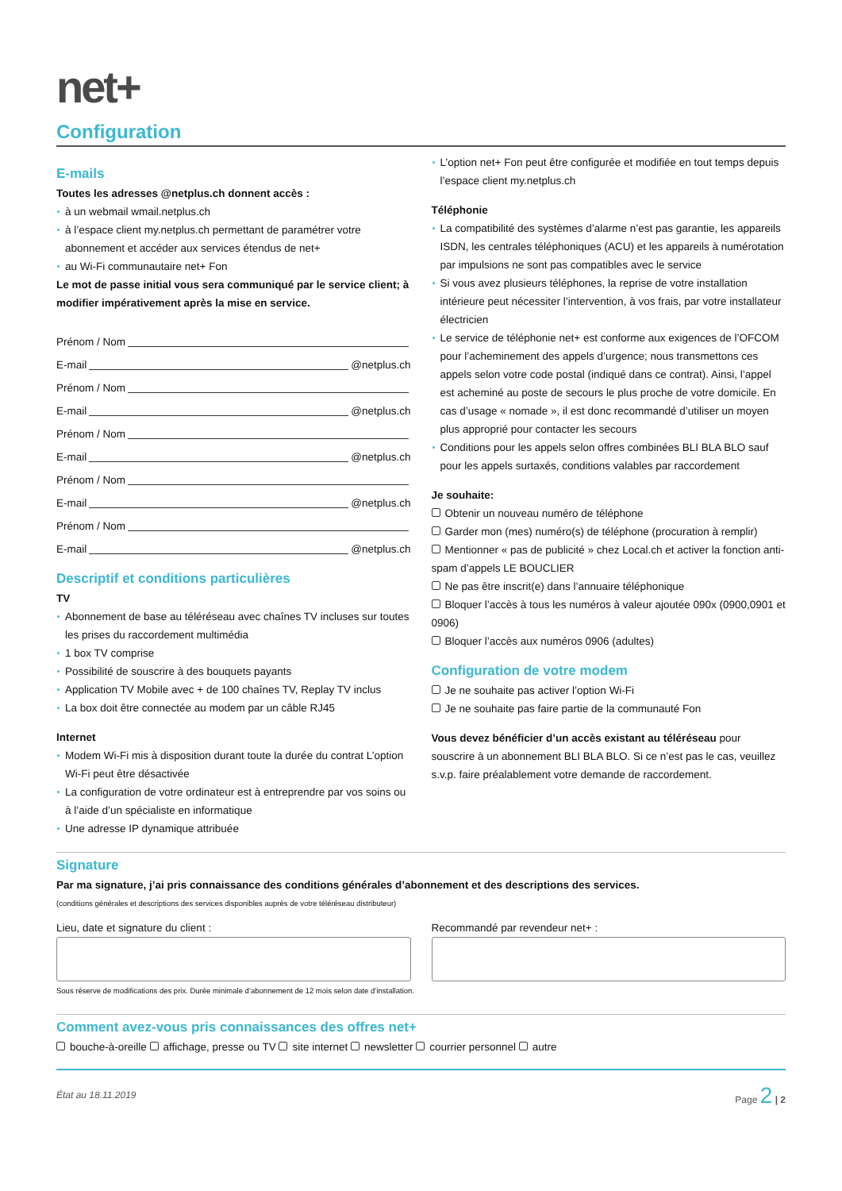net+
Configuration
E-mails
Toutes les adresses @netplus.ch donnent accès :
à un webmail wmail.netplus.ch
à l’espace client my.netplus.ch permettant de paramétrer votre abonnement et accéder aux services étendus de net+
au Wi-Fi communautaire net+ Fon
Le mot de passe initial vous sera communiqué par le service client; à modifier impérativement après la mise en service.
Prénom / Nom
E-mail @netplus.ch
Prénom / Nom
E-mail @netplus.ch
Prénom / Nom
E-mail @netplus.ch
Prénom / Nom
E-mail @netplus.ch
Prénom / Nom
E-mail @netplus.ch
Descriptif et conditions particulières
TV
Abonnement de base au téléréseau avec chaînes TV incluses sur toutes les prises du raccordement multimédia
1 box TV comprise
Possibilité de souscrire à des bouquets payants
Application TV Mobile avec + de 100 chaînes TV, Replay TV inclus
La box doit être connectée au modem par un câble RJ45
Internet
Modem Wi-Fi mis à disposition durant toute la durée du contrat L’option Wi-Fi peut être désactivée
La configuration de votre ordinateur est à entreprendre par vos soins ou à l’aide d’un spécialiste en informatique
Une adresse IP dynamique attribuée
L’option net+ Fon peut être configurée et modifiée en tout temps depuis l’espace client my.netplus.ch
Téléphonie
La compatibilité des systèmes d’alarme n’est pas garantie, les appareils ISDN, les centrales téléphoniques (ACU) et les appareils à numérotation par impulsions ne sont pas compatibles avec le service
Si vous avez plusieurs téléphones, la reprise de votre installation intérieure peut nécessiter l’intervention, à vos frais, par votre installateur électricien
Le service de téléphonie net+ est conforme aux exigences de l’OFCOM pour l’acheminement des appels d’urgence; nous transmettons ces appels selon votre code postal (indiqué dans ce contrat). Ainsi, l’appel est acheminé au poste de secours le plus proche de votre domicile. En cas d’usage « nomade », il est donc recommandé d’utiliser un moyen plus approprié pour contacter les secours
Conditions pour les appels selon offres combinées BLI BLA BLO sauf pour les appels surtaxés, conditions valables par raccordement
Je souhaite:
Obtenir un nouveau numéro de téléphone
Garder mon (mes) numéro(s) de téléphone (procuration à remplir)
Mentionner « pas de publicité » chez Local.ch et activer la fonction anti-spam d’appels LE BOUCLIER
Ne pas être inscrit(e) dans l’annuaire téléphonique
Bloquer l’accès à tous les numéros à valeur ajoutée 090x (0900,0901 et 0906)
Bloquer l’accès aux numéros 0906 (adultes)
Configuration de votre modem
Je ne souhaite pas activer l’option Wi-Fi
Je ne souhaite pas faire partie de la communauté Fon
Vous devez bénéficier d’un accès existant au téléréseau pour souscrire à un abonnement BLI BLA BLO. Si ce n’est pas le cas, veuillez s.v.p. faire préalablement votre demande de raccordement.
Signature
Par ma signature, j’ai pris connaissance des conditions générales d’abonnement et des descriptions des services.
(conditions générales et descriptions des services disponibles auprès de votre téléréseau distributeur)
Lieu, date et signature du client :
Recommandé par revendeur net+ :
Sous réserve de modifications des prix. Durée minimale d’abonnement de 12 mois selon date d’installation.
Comment avez-vous pris connaissances des offres net+
bouche-à-oreille affichage, presse ou TV site internet newsletter courrier personnel autre
État au 18.11.2019 Page 2 | 2